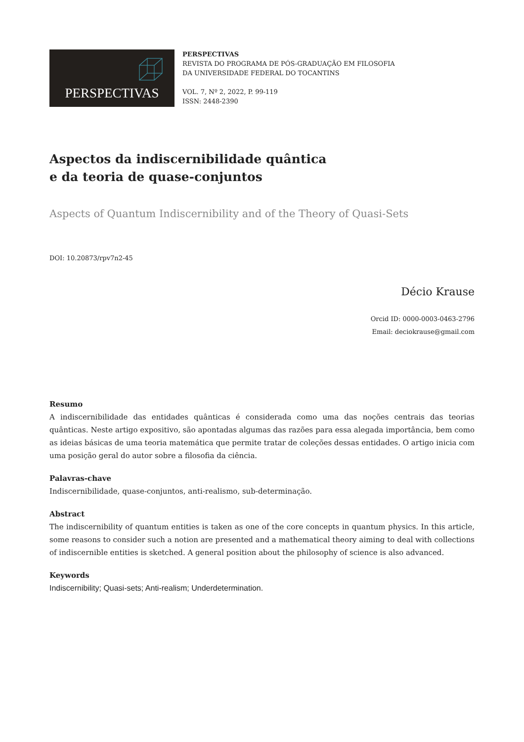PERSPECTIVAS
PERSPECTIVAS
REVISTA DO PROGRAMA DE PÓS-GRADUAÇÃO EM FILOSOFIA
DA UNIVERSIDADE FEDERAL DO TOCANTINS
VOL. 7, Nº 2, 2022, P. 99-119
ISSN: 2448-2390
Aspectos da indiscernibilidade quântica
e da teoria de quase-conjuntos
Aspects of Quantum Indiscernibility and of the Theory of Quasi-Sets
DOI: 10.20873/rpv7n2-45
Décio Krause
Orcid ID: 0000-0003-0463-2796
Email: deciokrause@gmail.com
Resumo
A indiscernibilidade das entidades quânticas é considerada como uma das noções centrais das teorias quânticas. Neste artigo expositivo, são apontadas algumas das razões para essa alegada importância, bem como as ideias básicas de uma teoria matemática que permite tratar de coleções dessas entidades. O artigo inicia com uma posição geral do autor sobre a filosofia da ciência.
Palavras-chave
Indiscernibilidade, quase-conjuntos, anti-realismo, sub-determinação.
Abstract
The indiscernibility of quantum entities is taken as one of the core concepts in quantum physics. In this article, some reasons to consider such a notion are presented and a mathematical theory aiming to deal with collections of indiscernible entities is sketched. A general position about the philosophy of science is also advanced.
Keywords
Indiscernibility; Quasi-sets; Anti-realism; Underdetermination.